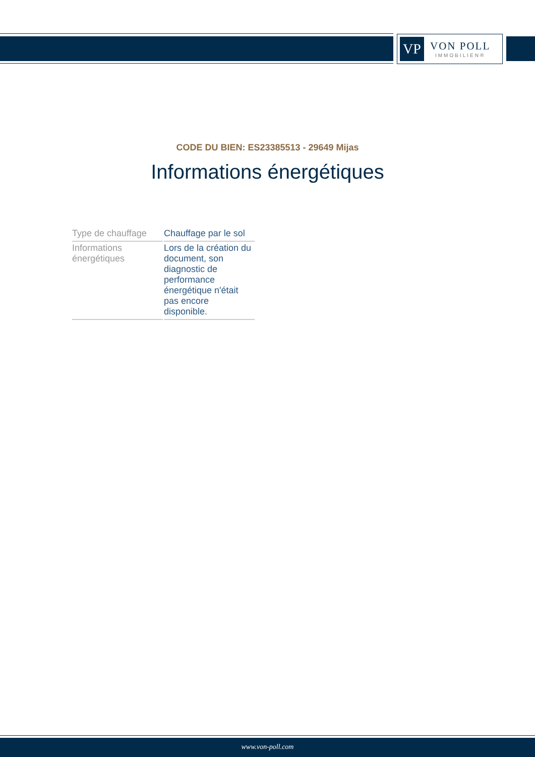VP
VON POLL
IMMOBILIEN®
CODE DU BIEN: ES23385513 - 29649 Mijas
Informations énergétiques
| Type de chauffage | Chauffage par le sol |
| Informations énergétiques | Lors de la création du document, son diagnostic de performance énergétique n'était pas encore disponible. |
www.von-poll.com